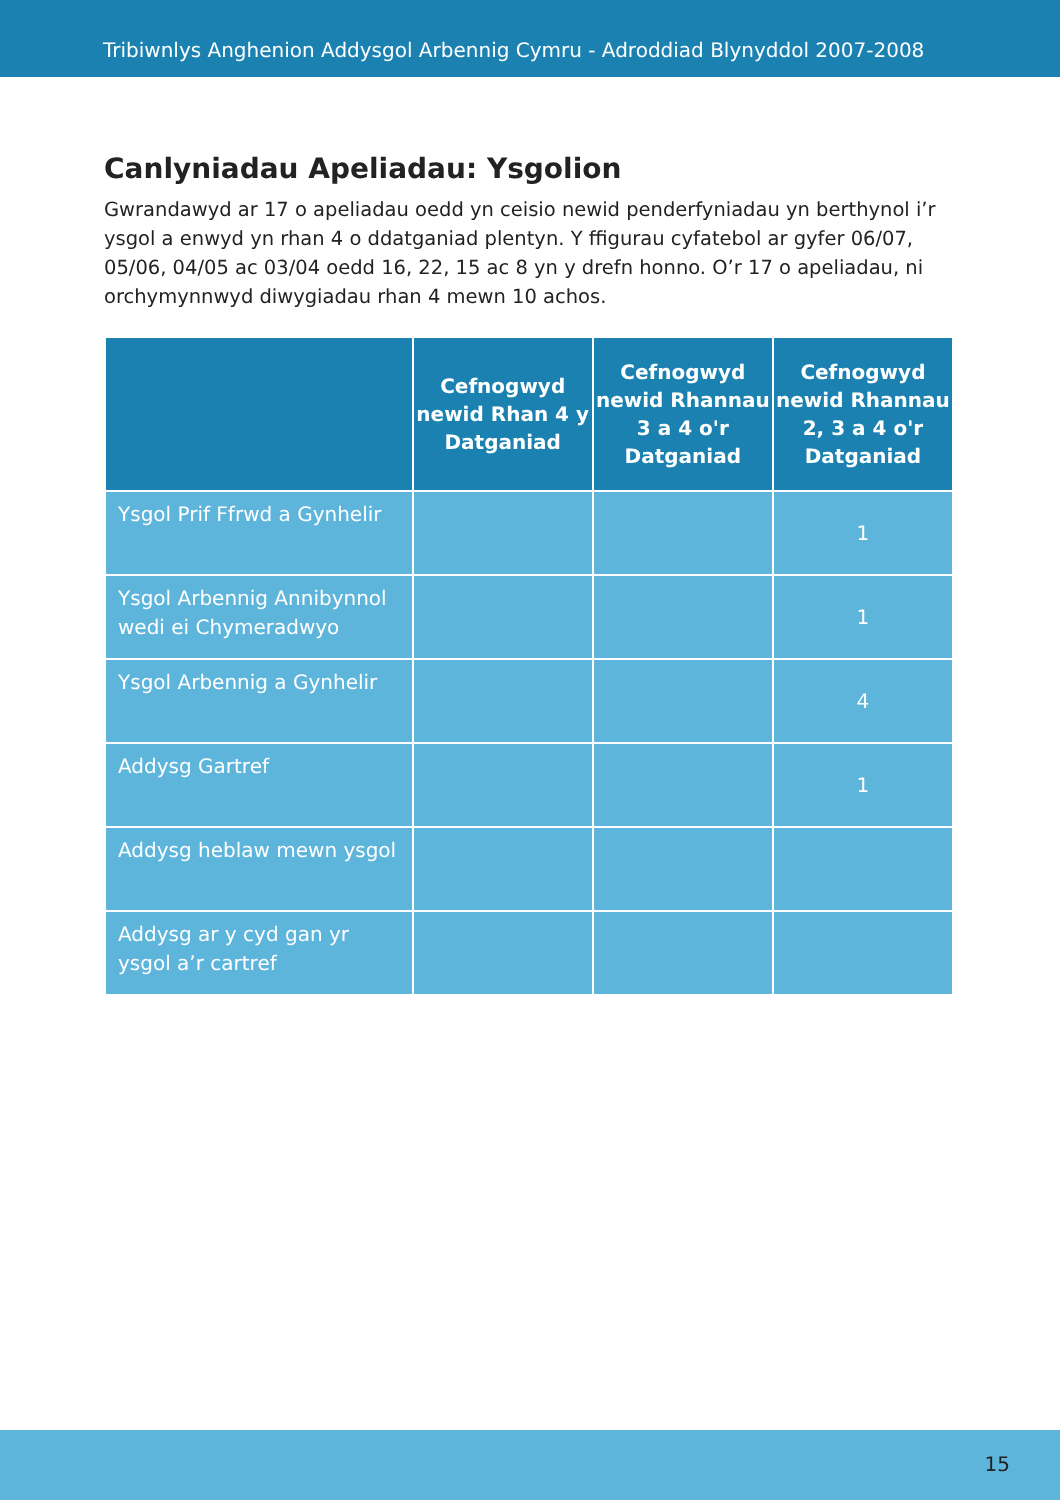Tribiwnlys Anghenion Addysgol Arbennig Cymru - Adroddiad Blynyddol 2007-2008
Canlyniadau Apeliadau: Ysgolion
Gwrandawyd ar 17 o apeliadau oedd yn ceisio newid penderfyniadau yn berthynol i’r ysgol a enwyd yn rhan 4 o ddatganiad plentyn. Y ffigurau cyfatebol ar gyfer 06/07, 05/06, 04/05 ac 03/04 oedd 16, 22, 15 ac 8 yn y drefn honno. O’r 17 o apeliadau, ni orchymynnwyd diwygiadau rhan 4 mewn 10 achos.
| | Cefnogwyd newid Rhan 4 y Datganiad | Cefnogwyd newid Rhannau 3 a 4 o'r Datganiad | Cefnogwyd newid Rhannau 2, 3 a 4 o'r Datganiad |
| --- | --- | --- | --- |
| Ysgol Prif Ffrwd a Gynhelir | | | 1 |
| Ysgol Arbennig Annibynnol wedi ei Chymeradwyo | | | 1 |
| Ysgol Arbennig a Gynhelir | | | 4 |
| Addysg Gartref | | | 1 |
| Addysg heblaw mewn ysgol | | | |
| Addysg ar y cyd gan yr ysgol a’r cartref | | | |
15